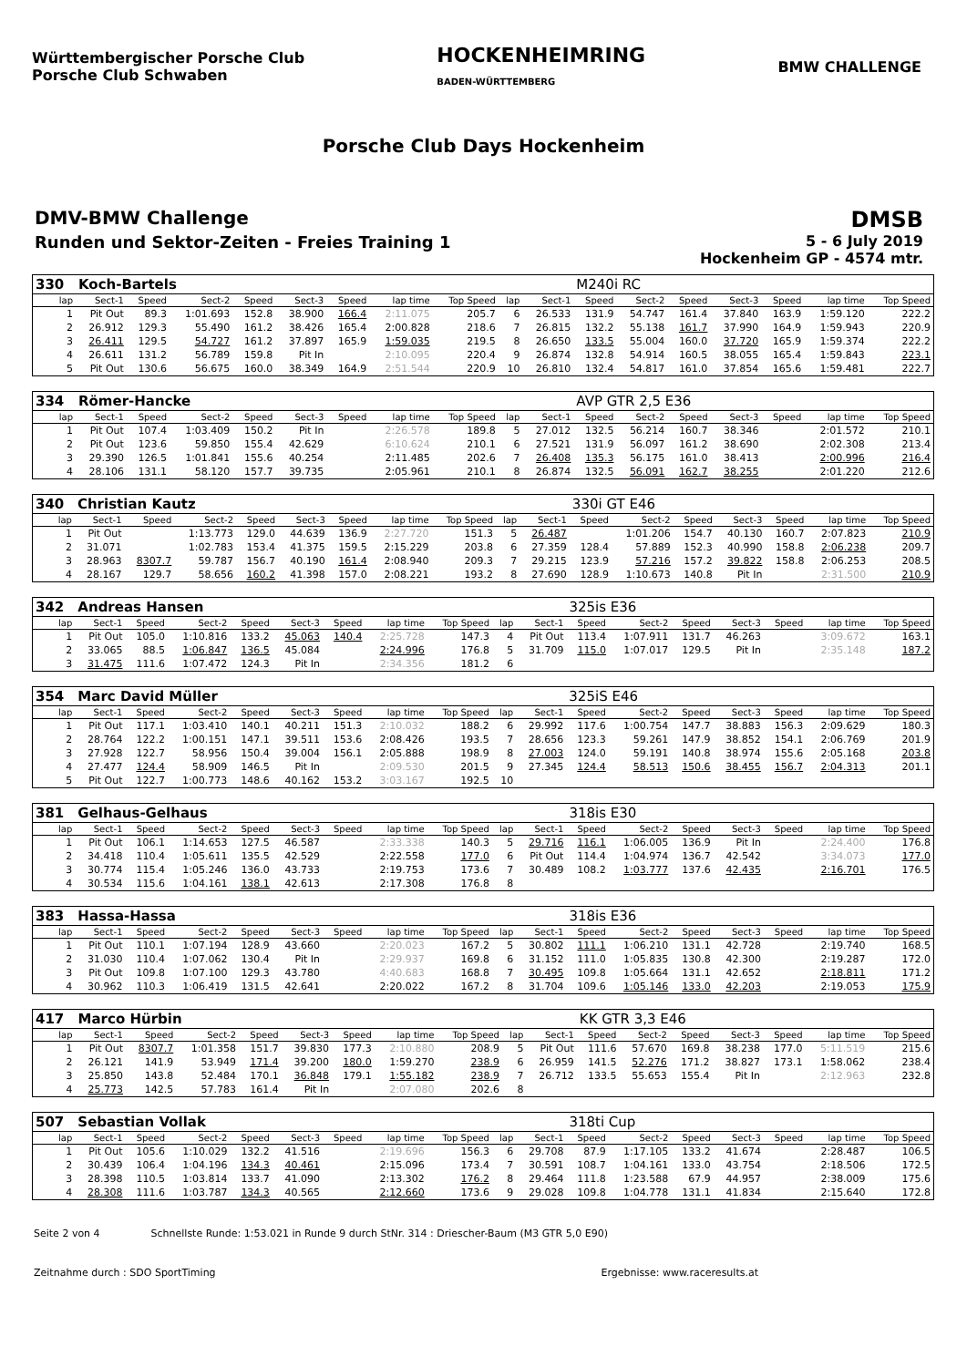Württembergischer Porsche Club
Porsche Club Schwaben
HOCKENHEIMRING
BADEN-WÜRTTEMBERG
BMW CHALLENGE
Porsche Club Days Hockenheim
DMV-BMW Challenge
Runden und Sektor-Zeiten - Freies Training 1
DMSB
5 - 6 July 2019
Hockenheim GP - 4574 mtr.
| 330 | Koch-Bartels | | | | | | | | | | M240i RC | | | | | | |
| lap | Sect-1 | Speed | Sect-2 | Speed | Sect-3 | Speed | lap time | Top Speed | lap | Sect-1 | Speed | Sect-2 | Speed | Sect-3 | Speed | lap time | Top Speed |
| 1 | Pit Out | 89.3 | 1:01.693 | 152.8 | 38.900 | 166.4 | 2:11.075 | 205.7 | 6 | 26.533 | 131.9 | 54.747 | 161.4 | 37.840 | 163.9 | 1:59.120 | 222.2 |
| 2 | 26.912 | 129.3 | 55.490 | 161.2 | 38.426 | 165.4 | 2:00.828 | 218.6 | 7 | 26.815 | 132.2 | 55.138 | 161.7 | 37.990 | 164.9 | 1:59.943 | 220.9 |
| 3 | 26.411 | 129.5 | 54.727 | 161.2 | 37.897 | 165.9 | 1:59.035 | 219.5 | 8 | 26.650 | 133.5 | 55.004 | 160.0 | 37.720 | 165.9 | 1:59.374 | 222.2 |
| 4 | 26.611 | 131.2 | 56.789 | 159.8 | Pit In | | 2:10.095 | 220.4 | 9 | 26.874 | 132.8 | 54.914 | 160.5 | 38.055 | 165.4 | 1:59.843 | 223.1 |
| 5 | Pit Out | 130.6 | 56.675 | 160.0 | 38.349 | 164.9 | 2:51.544 | 220.9 | 10 | 26.810 | 132.4 | 54.817 | 161.0 | 37.854 | 165.6 | 1:59.481 | 222.7 |
| 334 | Römer-Hancke | | | | | | | | | | AVP GTR 2,5 E36 | | | | | | |
| lap | Sect-1 | Speed | Sect-2 | Speed | Sect-3 | Speed | lap time | Top Speed | lap | Sect-1 | Speed | Sect-2 | Speed | Sect-3 | Speed | lap time | Top Speed |
| 1 | Pit Out | 107.4 | 1:03.409 | 150.2 | Pit In | | 2:26.578 | 189.8 | 5 | 27.012 | 132.5 | 56.214 | 160.7 | 38.346 | | 2:01.572 | 210.1 |
| 2 | Pit Out | 123.6 | 59.850 | 155.4 | 42.629 | | 6:10.624 | 210.1 | 6 | 27.521 | 131.9 | 56.097 | 161.2 | 38.690 | | 2:02.308 | 213.4 |
| 3 | 29.390 | 126.5 | 1:01.841 | 155.6 | 40.254 | | 2:11.485 | 202.6 | 7 | 26.408 | 135.3 | 56.175 | 161.0 | 38.413 | | 2:00.996 | 216.4 |
| 4 | 28.106 | 131.1 | 58.120 | 157.7 | 39.735 | | 2:05.961 | 210.1 | 8 | 26.874 | 132.5 | 56.091 | 162.7 | 38.255 | | 2:01.220 | 212.6 |
| 340 | Christian Kautz | | | | | | | | | | 330i GT E46 | | | | | | |
| lap | Sect-1 | Speed | Sect-2 | Speed | Sect-3 | Speed | lap time | Top Speed | lap | Sect-1 | Speed | Sect-2 | Speed | Sect-3 | Speed | lap time | Top Speed |
| 1 | Pit Out | | 1:13.773 | 129.0 | 44.639 | 136.9 | 2:27.720 | 151.3 | 5 | 26.487 | | 1:01.206 | 154.7 | 40.130 | 160.7 | 2:07.823 | 210.9 |
| 2 | 31.071 | | 1:02.783 | 153.4 | 41.375 | 159.5 | 2:15.229 | 203.8 | 6 | 27.359 | 128.4 | 57.889 | 152.3 | 40.990 | 158.8 | 2:06.238 | 209.7 |
| 3 | 28.963 | 8307.7 | 59.787 | 156.7 | 40.190 | 161.4 | 2:08.940 | 209.3 | 7 | 29.215 | 123.9 | 57.216 | 157.2 | 39.822 | 158.8 | 2:06.253 | 208.5 |
| 4 | 28.167 | 129.7 | 58.656 | 160.2 | 41.398 | 157.0 | 2:08.221 | 193.2 | 8 | 27.690 | 128.9 | 1:10.673 | 140.8 | Pit In | | 2:31.500 | 210.9 |
| 342 | Andreas Hansen | | | | | | | | | | 325is E36 | | | | | | |
| lap | Sect-1 | Speed | Sect-2 | Speed | Sect-3 | Speed | lap time | Top Speed | lap | Sect-1 | Speed | Sect-2 | Speed | Sect-3 | Speed | lap time | Top Speed |
| 1 | Pit Out | 105.0 | 1:10.816 | 133.2 | 45.063 | 140.4 | 2:25.728 | 147.3 | 4 | Pit Out | 113.4 | 1:07.911 | 131.7 | 46.263 | | 3:09.672 | 163.1 |
| 2 | 33.065 | 88.5 | 1:06.847 | 136.5 | 45.084 | | 2:24.996 | 176.8 | 5 | 31.709 | 115.0 | 1:07.017 | 129.5 | Pit In | | 2:35.148 | 187.2 |
| 3 | 31.475 | 111.6 | 1:07.472 | 124.3 | Pit In | | 2:34.356 | 181.2 | 6 | | | | | | | | |
| 354 | Marc David Müller | | | | | | | | | | 325iS E46 | | | | | | |
| lap | Sect-1 | Speed | Sect-2 | Speed | Sect-3 | Speed | lap time | Top Speed | lap | Sect-1 | Speed | Sect-2 | Speed | Sect-3 | Speed | lap time | Top Speed |
| 1 | Pit Out | 117.1 | 1:03.410 | 140.1 | 40.211 | 151.3 | 2:10.032 | 188.2 | 6 | 29.992 | 117.6 | 1:00.754 | 147.7 | 38.883 | 156.3 | 2:09.629 | 180.3 |
| 2 | 28.764 | 122.2 | 1:00.151 | 147.1 | 39.511 | 153.6 | 2:08.426 | 193.5 | 7 | 28.656 | 123.3 | 59.261 | 147.9 | 38.852 | 154.1 | 2:06.769 | 201.9 |
| 3 | 27.928 | 122.7 | 58.956 | 150.4 | 39.004 | 156.1 | 2:05.888 | 198.9 | 8 | 27.003 | 124.0 | 59.191 | 140.8 | 38.974 | 155.6 | 2:05.168 | 203.8 |
| 4 | 27.477 | 124.4 | 58.909 | 146.5 | Pit In | | 2:09.530 | 201.5 | 9 | 27.345 | 124.4 | 58.513 | 150.6 | 38.455 | 156.7 | 2:04.313 | 201.1 |
| 5 | Pit Out | 122.7 | 1:00.773 | 148.6 | 40.162 | 153.2 | 3:03.167 | 192.5 | 10 | | | | | | | | |
| 381 | Gelhaus-Gelhaus | | | | | | | | | | 318is E30 | | | | | | |
| lap | Sect-1 | Speed | Sect-2 | Speed | Sect-3 | Speed | lap time | Top Speed | lap | Sect-1 | Speed | Sect-2 | Speed | Sect-3 | Speed | lap time | Top Speed |
| 1 | Pit Out | 106.1 | 1:14.653 | 127.5 | 46.587 | | 2:33.338 | 140.3 | 5 | 29.716 | 116.1 | 1:06.005 | 136.9 | Pit In | | 2:24.400 | 176.8 |
| 2 | 34.418 | 110.4 | 1:05.611 | 135.5 | 42.529 | | 2:22.558 | 177.0 | 6 | Pit Out | 114.4 | 1:04.974 | 136.7 | 42.542 | | 3:34.073 | 177.0 |
| 3 | 30.774 | 115.4 | 1:05.246 | 136.0 | 43.733 | | 2:19.753 | 173.6 | 7 | 30.489 | 108.2 | 1:03.777 | 137.6 | 42.435 | | 2:16.701 | 176.5 |
| 4 | 30.534 | 115.6 | 1:04.161 | 138.1 | 42.613 | | 2:17.308 | 176.8 | 8 | | | | | | | | |
| 383 | Hassa-Hassa | | | | | | | | | | 318is E36 | | | | | | |
| lap | Sect-1 | Speed | Sect-2 | Speed | Sect-3 | Speed | lap time | Top Speed | lap | Sect-1 | Speed | Sect-2 | Speed | Sect-3 | Speed | lap time | Top Speed |
| 1 | Pit Out | 110.1 | 1:07.194 | 128.9 | 43.660 | | 2:20.023 | 167.2 | 5 | 30.802 | 111.1 | 1:06.210 | 131.1 | 42.728 | | 2:19.740 | 168.5 |
| 2 | 31.030 | 110.4 | 1:07.062 | 130.4 | Pit In | | 2:29.937 | 169.8 | 6 | 31.152 | 111.0 | 1:05.835 | 130.8 | 42.300 | | 2:19.287 | 172.0 |
| 3 | Pit Out | 109.8 | 1:07.100 | 129.3 | 43.780 | | 4:40.683 | 168.8 | 7 | 30.495 | 109.8 | 1:05.664 | 131.1 | 42.652 | | 2:18.811 | 171.2 |
| 4 | 30.962 | 110.3 | 1:06.419 | 131.5 | 42.641 | | 2:20.022 | 167.2 | 8 | 31.704 | 109.6 | 1:05.146 | 133.0 | 42.203 | | 2:19.053 | 175.9 |
| 417 | Marco Hürbin | | | | | | | | | | KK GTR 3,3 E46 | | | | | | |
| lap | Sect-1 | Speed | Sect-2 | Speed | Sect-3 | Speed | lap time | Top Speed | lap | Sect-1 | Speed | Sect-2 | Speed | Sect-3 | Speed | lap time | Top Speed |
| 1 | Pit Out | 8307.7 | 1:01.358 | 151.7 | 39.830 | 177.3 | 2:10.880 | 208.9 | 5 | Pit Out | 111.6 | 57.670 | 169.8 | 38.238 | 177.0 | 5:11.519 | 215.6 |
| 2 | 26.121 | 141.9 | 53.949 | 171.4 | 39.200 | 180.0 | 1:59.270 | 238.9 | 6 | 26.959 | 141.5 | 52.276 | 171.2 | 38.827 | 173.1 | 1:58.062 | 238.4 |
| 3 | 25.850 | 143.8 | 52.484 | 170.1 | 36.848 | 179.1 | 1:55.182 | 238.9 | 7 | 26.712 | 133.5 | 55.653 | 155.4 | Pit In | | 2:12.963 | 232.8 |
| 4 | 25.773 | 142.5 | 57.783 | 161.4 | Pit In | | 2:07.080 | 202.6 | 8 | | | | | | | | |
| 507 | Sebastian Vollak | | | | | | | | | | 318ti Cup | | | | | | |
| lap | Sect-1 | Speed | Sect-2 | Speed | Sect-3 | Speed | lap time | Top Speed | lap | Sect-1 | Speed | Sect-2 | Speed | Sect-3 | Speed | lap time | Top Speed |
| 1 | Pit Out | 105.6 | 1:10.029 | 132.2 | 41.516 | | 2:19.696 | 156.3 | 6 | 29.708 | 87.9 | 1:17.105 | 133.2 | 41.674 | | 2:28.487 | 106.5 |
| 2 | 30.439 | 106.4 | 1:04.196 | 134.3 | 40.461 | | 2:15.096 | 173.4 | 7 | 30.591 | 108.7 | 1:04.161 | 133.0 | 43.754 | | 2:18.506 | 172.5 |
| 3 | 28.398 | 110.5 | 1:03.814 | 133.7 | 41.090 | | 2:13.302 | 176.2 | 8 | 29.464 | 111.8 | 1:23.588 | 67.9 | 44.957 | | 2:38.009 | 175.6 |
| 4 | 28.308 | 111.6 | 1:03.787 | 134.3 | 40.565 | | 2:12.660 | 173.6 | 9 | 29.028 | 109.8 | 1:04.778 | 131.1 | 41.834 | | 2:15.640 | 172.8 |
Seite 2 von 4 Schnellste Runde: 1:53.021 in Runde 9 durch StNr. 314 : Driescher-Baum (M3 GTR 5,0 E90)
Zeitnahme durch : SDO SportTiming Ergebnisse: www.raceresults.at